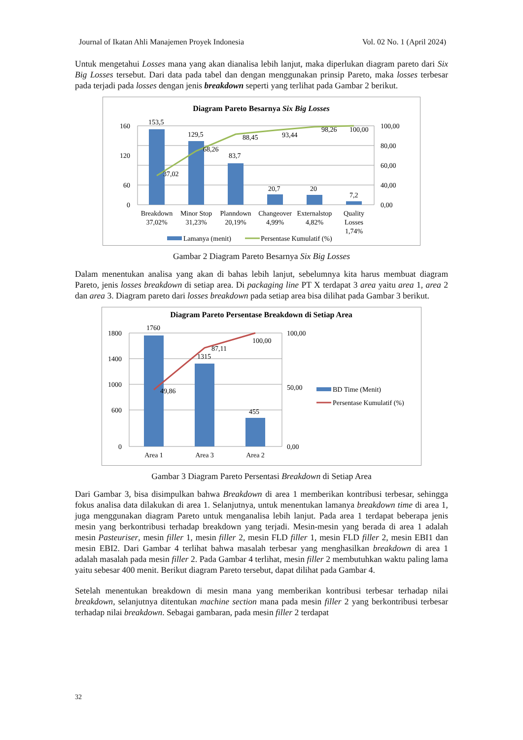Journal of Ikatan Ahli Manajemen Proyek Indonesia Vol. 02 No. 1 (April 2024)
Untuk mengetahui Losses mana yang akan dianalisa lebih lanjut, maka diperlukan diagram pareto dari Six Big Losses tersebut. Dari data pada tabel dan dengan menggunakan prinsip Pareto, maka losses terbesar pada terjadi pada losses dengan jenis breakdown seperti yang terlihat pada Gambar 2 berikut.
Diagram Pareto Besarnya Six Big Losses
160
120
60
0
100,00
80,00
60,00
40,00
0,00
153,5
129,5
83,7
20,7
20
7,2
37,02
68,26
88,45
93,44
98,26
100,00
Breakdown
37,02%
Minor Stop
31,23%
Planndown
20,19%
Changeover
4,99%
Externalstop
4,82%
Quality
Losses
1,74%
Lamanya (menit)
Persentase Kumulatif (%)
Gambar 2 Diagram Pareto Besarnya Six Big Losses
Dalam menentukan analisa yang akan di bahas lebih lanjut, sebelumnya kita harus membuat diagram Pareto, jenis losses breakdown di setiap area. Di packaging line PT X terdapat 3 area yaitu area 1, area 2 dan area 3. Diagram pareto dari losses breakdown pada setiap area bisa dilihat pada Gambar 3 berikut.
Diagram Pareto Persentase Breakdown di Setiap Area
1800
1400
1000
600
0
100,00
50,00
0,00
1760
1315
455
49,86
87,11
100,00
Area 1
Area 3
Area 2
BD Time (Menit)
Persentase Kumulatif (%)
Gambar 3 Diagram Pareto Persentasi Breakdown di Setiap Area
Dari Gambar 3, bisa disimpulkan bahwa Breakdown di area 1 memberikan kontribusi terbesar, sehingga fokus analisa data dilakukan di area 1. Selanjutnya, untuk menentukan lamanya breakdown time di area 1, juga menggunakan diagram Pareto untuk menganalisa lebih lanjut. Pada area 1 terdapat beberapa jenis mesin yang berkontribusi terhadap breakdown yang terjadi. Mesin-mesin yang berada di area 1 adalah mesin Pasteuriser, mesin filler 1, mesin filler 2, mesin FLD filler 1, mesin FLD filler 2, mesin EBI1 dan mesin EBI2. Dari Gambar 4 terlihat bahwa masalah terbesar yang menghasilkan breakdown di area 1 adalah masalah pada mesin filler 2. Pada Gambar 4 terlihat, mesin filler 2 membutuhkan waktu paling lama yaitu sebesar 400 menit. Berikut diagram Pareto tersebut, dapat dilihat pada Gambar 4.
Setelah menentukan breakdown di mesin mana yang memberikan kontribusi terbesar terhadap nilai breakdown, selanjutnya ditentukan machine section mana pada mesin filler 2 yang berkontribusi terbesar terhadap nilai breakdown. Sebagai gambaran, pada mesin filler 2 terdapat
32